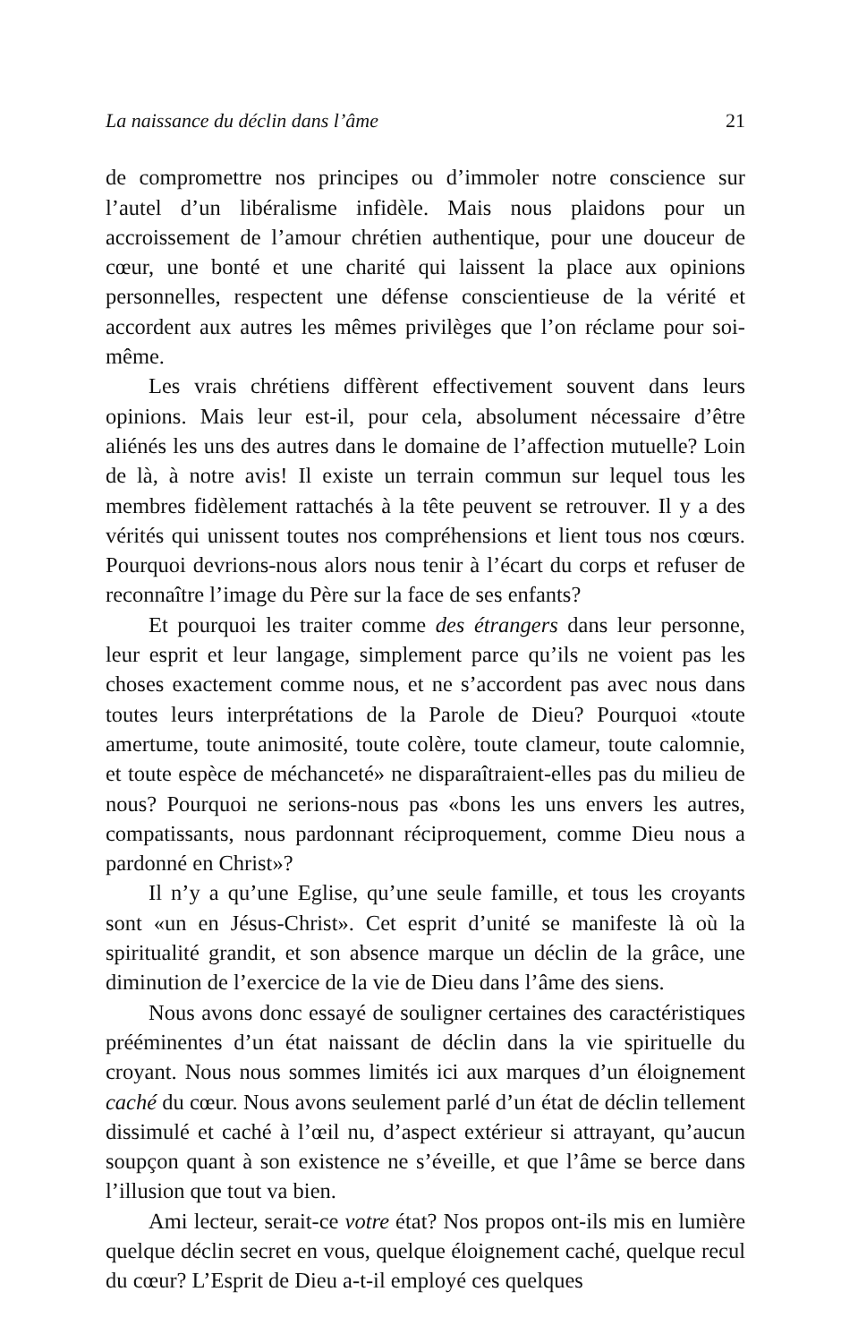La naissance du déclin dans l’âme 21
de compromettre nos principes ou d’immoler notre conscience sur l’autel d’un libéralisme infidèle. Mais nous plaidons pour un accroissement de l’amour chrétien authentique, pour une douceur de cœur, une bonté et une charité qui laissent la place aux opinions personnelles, respectent une défense conscientieuse de la vérité et accordent aux autres les mêmes privilèges que l’on réclame pour soi-même.
Les vrais chrétiens diffèrent effectivement souvent dans leurs opinions. Mais leur est-il, pour cela, absolument nécessaire d’être aliénés les uns des autres dans le domaine de l’affection mutuelle? Loin de là, à notre avis! Il existe un terrain commun sur lequel tous les membres fidèlement rattachés à la tête peuvent se retrouver. Il y a des vérités qui unissent toutes nos compréhensions et lient tous nos cœurs. Pourquoi devrions-nous alors nous tenir à l’écart du corps et refuser de reconnaître l’image du Père sur la face de ses enfants?
Et pourquoi les traiter comme des étrangers dans leur personne, leur esprit et leur langage, simplement parce qu’ils ne voient pas les choses exactement comme nous, et ne s’accordent pas avec nous dans toutes leurs interprétations de la Parole de Dieu? Pourquoi «toute amertume, toute animosité, toute colère, toute clameur, toute calomnie, et toute espèce de méchanceté» ne disparaîtraient-elles pas du milieu de nous? Pourquoi ne serions-nous pas «bons les uns envers les autres, compatissants, nous pardonnant réciproquement, comme Dieu nous a pardonné en Christ»?
Il n’y a qu’une Eglise, qu’une seule famille, et tous les croyants sont «un en Jésus-Christ». Cet esprit d’unité se manifeste là où la spiritualité grandit, et son absence marque un déclin de la grâce, une diminution de l’exercice de la vie de Dieu dans l’âme des siens.
Nous avons donc essayé de souligner certaines des caractéristiques prééminentes d’un état naissant de déclin dans la vie spirituelle du croyant. Nous nous sommes limités ici aux marques d’un éloignement caché du cœur. Nous avons seulement parlé d’un état de déclin tellement dissimulé et caché à l’œil nu, d’aspect extérieur si attrayant, qu’aucun soupçon quant à son existence ne s’éveille, et que l’âme se berce dans l’illusion que tout va bien.
Ami lecteur, serait-ce votre état? Nos propos ont-ils mis en lumière quelque déclin secret en vous, quelque éloignement caché, quelque recul du cœur? L’Esprit de Dieu a-t-il employé ces quelques